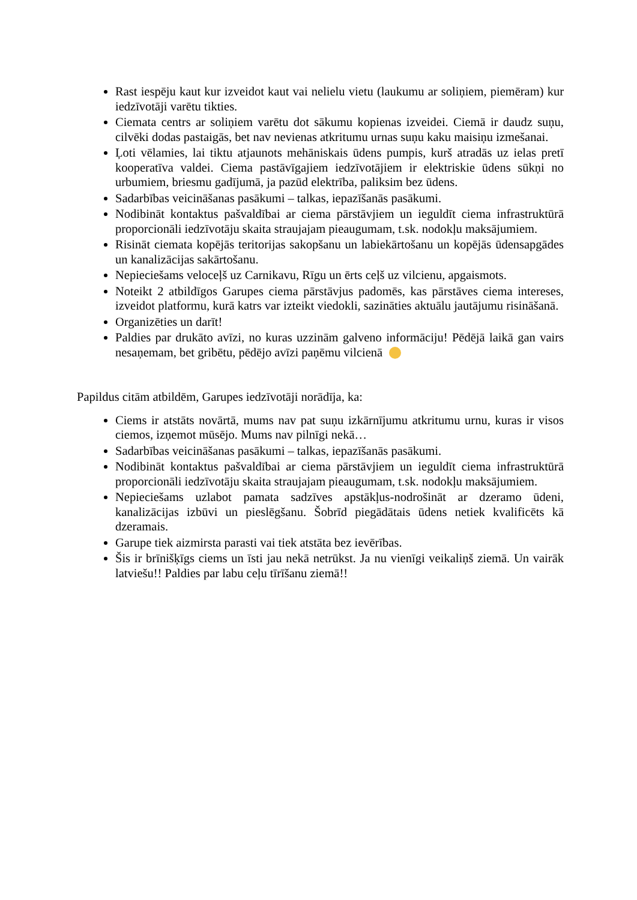Rast iespēju kaut kur izveidot kaut vai nelielu vietu (laukumu ar soliņiem, piemēram) kur iedzīvotāji varētu tikties.
Ciemata centrs ar soliņiem varētu dot sākumu kopienas izveidei. Ciemā ir daudz suņu, cilvēki dodas pastaigās, bet nav nevienas atkritumu urnas suņu kaku maisiņu izmešanai.
Ļoti vēlamies, lai tiktu atjaunots mehāniskais ūdens pumpis, kurš atradās uz ielas pretī kooperatīva valdei. Ciema pastāvīgajiem iedzīvotājiem ir elektriskie ūdens sūkņi no urbumiem, briesmu gadījumā, ja pazūd elektrība, paliksim bez ūdens.
Sadarbības veicināšanas pasākumi – talkas, iepazīšanās pasākumi.
Nodibināt kontaktus pašvaldībai ar ciema pārstāvjiem un ieguldīt ciema infrastruktūrā proporcionāli iedzīvotāju skaita straujajam pieaugumam, t.sk. nodokļu maksājumiem.
Risināt ciemata kopējās teritorijas sakopšanu un labiekārtošanu un kopējās ūdensapgādes un kanalizācijas sakārtošanu.
Nepieciešams veloceļš uz Carnikavu, Rīgu un ērts ceļš uz vilcienu, apgaismots.
Noteikt 2 atbildīgos Garupes ciema pārstāvjus padomēs, kas pārstāves ciema intereses, izveidot platformu, kurā katrs var izteikt viedokli, sazināties aktuālu jautājumu risināšanā.
Organizēties un darīt!
Paldies par drukāto avīzi, no kuras uzzinām galveno informāciju! Pēdējā laikā gan vairs nesaņemam, bet gribētu, pēdējo avīzi paņēmu vilcienā
Papildus citām atbildēm, Garupes iedzīvotāji norādīja, ka:
Ciems ir atstāts novārtā, mums nav pat suņu izkārnījumu atkritumu urnu, kuras ir visos ciemos, izņemot mūsējo. Mums nav pilnīgi nekā…
Sadarbības veicināšanas pasākumi – talkas, iepazīšanās pasākumi.
Nodibināt kontaktus pašvaldībai ar ciema pārstāvjiem un ieguldīt ciema infrastruktūrā proporcionāli iedzīvotāju skaita straujajam pieaugumam, t.sk. nodokļu maksājumiem.
Nepieciešams uzlabot pamata sadzīves apstākļus-nodrošināt ar dzeramo ūdeni, kanalizācijas izbūvi un pieslēgšanu. Šobrīd piegādātais ūdens netiek kvalificēts kā dzeramais.
Garupe tiek aizmirsta parasti vai tiek atstāta bez ievērības.
Šis ir brīnišķīgs ciems un īsti jau nekā netrūkst. Ja nu vienīgi veikaliņš ziemā. Un vairāk latviešu!! Paldies par labu ceļu tīrīšanu ziemā!!